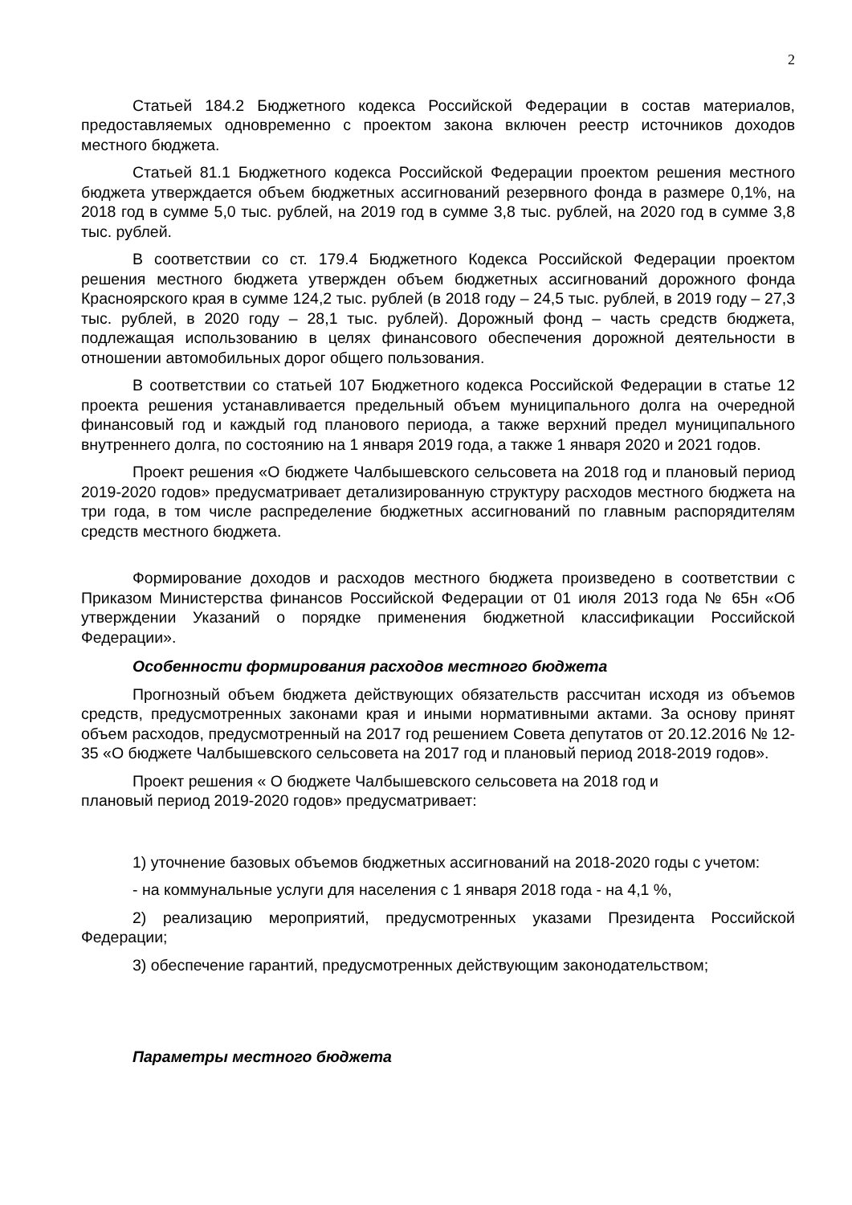2
Статьей 184.2 Бюджетного кодекса Российской Федерации в состав материалов, предоставляемых одновременно с проектом закона включен реестр источников доходов местного бюджета.
Статьей 81.1 Бюджетного кодекса Российской Федерации проектом решения местного бюджета утверждается объем бюджетных ассигнований резервного фонда в размере 0,1%, на 2018 год в сумме 5,0 тыс. рублей, на 2019 год в сумме 3,8 тыс. рублей, на 2020 год в сумме 3,8 тыс. рублей.
В соответствии со ст. 179.4 Бюджетного Кодекса Российской Федерации проектом решения местного бюджета утвержден объем бюджетных ассигнований дорожного фонда Красноярского края в сумме 124,2 тыс. рублей (в 2018 году – 24,5 тыс. рублей, в 2019 году – 27,3 тыс. рублей, в 2020 году – 28,1 тыс. рублей). Дорожный фонд – часть средств бюджета, подлежащая использованию в целях финансового обеспечения дорожной деятельности в отношении автомобильных дорог общего пользования.
В соответствии со статьей 107 Бюджетного кодекса Российской Федерации в статье 12 проекта решения устанавливается предельный объем муниципального долга на очередной финансовый год и каждый год планового периода, а также верхний предел муниципального внутреннего долга, по состоянию на 1 января 2019 года, а также 1 января 2020 и 2021 годов.
Проект решения «О бюджете Чалбышевского сельсовета на 2018 год и плановый период 2019-2020 годов» предусматривает детализированную структуру расходов местного бюджета на три года, в том числе распределение бюджетных ассигнований по главным распорядителям средств местного бюджета.
Формирование доходов и расходов местного бюджета произведено в соответствии с Приказом Министерства финансов Российской Федерации от 01 июля 2013 года № 65н «Об утверждении Указаний о порядке применения бюджетной классификации Российской Федерации».
Особенности формирования расходов местного бюджета
Прогнозный объем бюджета действующих обязательств рассчитан исходя из объемов средств, предусмотренных законами края и иными нормативными актами. За основу принят объем расходов, предусмотренный на 2017 год решением Совета депутатов от 20.12.2016 № 12-35 «О бюджете Чалбышевского сельсовета на 2017 год и плановый период 2018-2019 годов».
Проект решения « О бюджете Чалбышевского сельсовета на 2018 год и
плановый период 2019-2020 годов» предусматривает:
1) уточнение базовых объемов бюджетных ассигнований на 2018-2020 годы с учетом:
- на коммунальные услуги для населения с 1 января 2018 года - на 4,1 %,
2) реализацию мероприятий, предусмотренных указами Президента Российской Федерации;
3) обеспечение гарантий, предусмотренных действующим законодательством;
Параметры местного бюджета